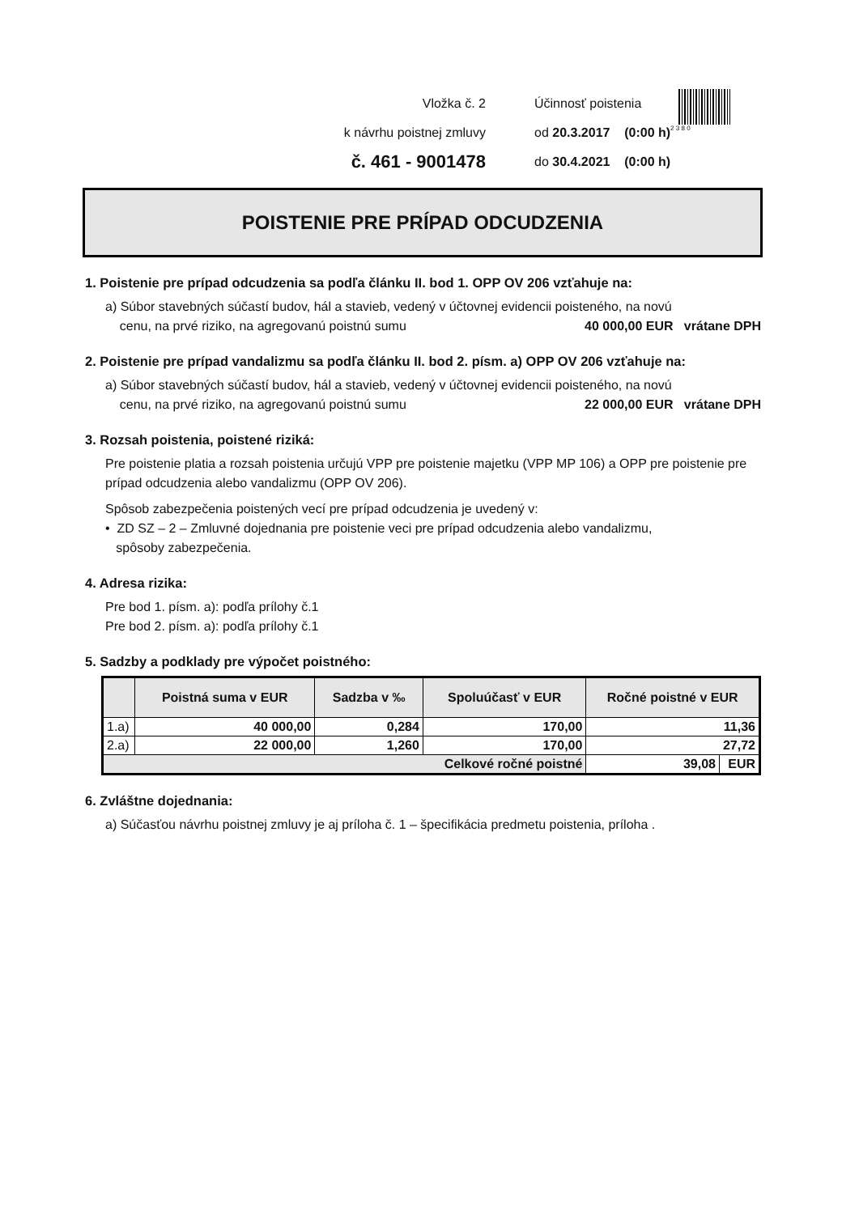Vložka č. 2
k návrhu poistnej zmluvy
č. 461 - 9001478
Účinnosť poistenia
od 20.3.2017 (0:00 h)
do 30.4.2021 (0:00 h)
2 3 8 0
POISTENIE PRE PRÍPAD ODCUDZENIA
1. Poistenie pre prípad odcudzenia sa podľa článku II. bod 1. OPP OV 206 vzťahuje na:
a) Súbor stavebných súčastí budov, hál a stavieb, vedený v účtovnej evidencii poisteného, na novú
cenu, na prvé riziko, na agregovanú poistnú sumu 40 000,00 EUR vrátane DPH
2. Poistenie pre prípad vandalizmu sa podľa článku II. bod 2. písm. a) OPP OV 206 vzťahuje na:
a) Súbor stavebných súčastí budov, hál a stavieb, vedený v účtovnej evidencii poisteného, na novú
cenu, na prvé riziko, na agregovanú poistnú sumu 22 000,00 EUR vrátane DPH
3. Rozsah poistenia, poistené riziká:
Pre poistenie platia a rozsah poistenia určujú VPP pre poistenie majetku (VPP MP 106) a OPP pre poistenie pre prípad odcudzenia alebo vandalizmu (OPP OV 206).
Spôsob zabezpečenia poistených vecí pre prípad odcudzenia je uvedený v:
• ZD SZ – 2 – Zmluvné dojednania pre poistenie veci pre prípad odcudzenia alebo vandalizmu,
spôsoby zabezpečenia.
4. Adresa rizika:
Pre bod 1. písm. a): podľa prílohy č.1
Pre bod 2. písm. a): podľa prílohy č.1
5. Sadzby a podklady pre výpočet poistného:
| | Poistná suma v EUR | Sadzba v ‰ | Spoluúčasť v EUR | Ročné poistné v EUR | |
| --- | --- | --- | --- | --- | --- |
| 1.a) | 40 000,00 | 0,284 | 170,00 | 11,36 | |
| 2.a) | 22 000,00 | 1,260 | 170,00 | 27,72 | |
| Celkové ročné poistné | | | | 39,08 | EUR |
6. Zvláštne dojednania:
a) Súčasťou návrhu poistnej zmluvy je aj príloha č. 1 – špecifikácia predmetu poistenia, príloha .